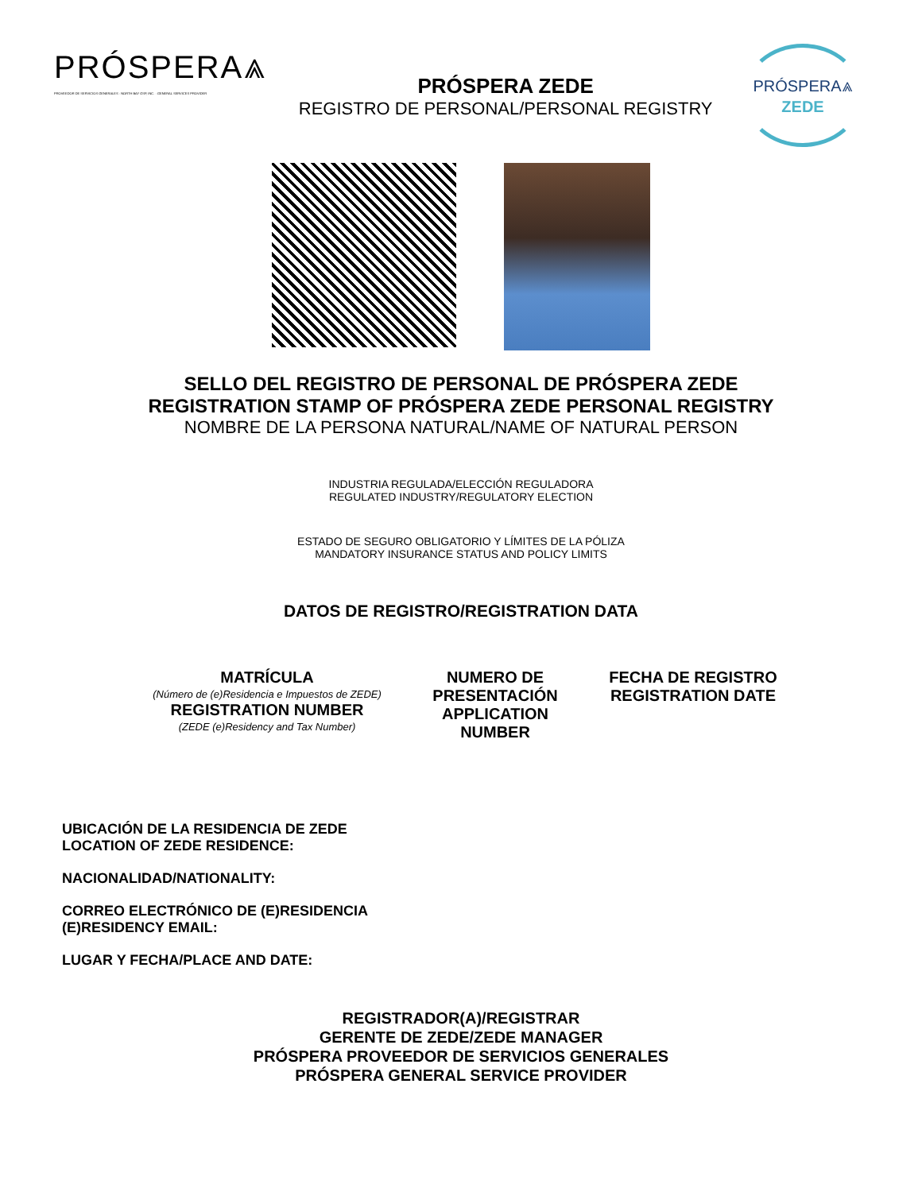PRÓSPERA⩓
PROVEEDOR DE SERVICIOS GENERALES · NORTH BAY GSP, INC. · GENERAL SERVICES PROVIDER
PRÓSPERA ZEDE
REGISTRO DE PERSONAL/PERSONAL REGISTRY
PRÓSPERA⩓
ZEDE
SELLO DEL REGISTRO DE PERSONAL DE PRÓSPERA ZEDE
REGISTRATION STAMP OF PRÓSPERA ZEDE PERSONAL REGISTRY
NOMBRE DE LA PERSONA NATURAL/NAME OF NATURAL PERSON
INDUSTRIA REGULADA/ELECCIÓN REGULADORA
REGULATED INDUSTRY/REGULATORY ELECTION
ESTADO DE SEGURO OBLIGATORIO Y LÍMITES DE LA PÓLIZA
MANDATORY INSURANCE STATUS AND POLICY LIMITS
DATOS DE REGISTRO/REGISTRATION DATA
MATRÍCULA
(Número de (e)Residencia e Impuestos de ZEDE)
REGISTRATION NUMBER
(ZEDE (e)Residency and Tax Number)
NUMERO DE
PRESENTACIÓN
APPLICATION
NUMBER
FECHA DE REGISTRO
REGISTRATION DATE
UBICACIÓN DE LA RESIDENCIA DE ZEDE
LOCATION OF ZEDE RESIDENCE:
NACIONALIDAD/NATIONALITY:
CORREO ELECTRÓNICO DE (E)RESIDENCIA
(E)RESIDENCY EMAIL:
LUGAR Y FECHA/PLACE AND DATE:
REGISTRADOR(A)/REGISTRAR
GERENTE DE ZEDE/ZEDE MANAGER
PRÓSPERA PROVEEDOR DE SERVICIOS GENERALES
PRÓSPERA GENERAL SERVICE PROVIDER